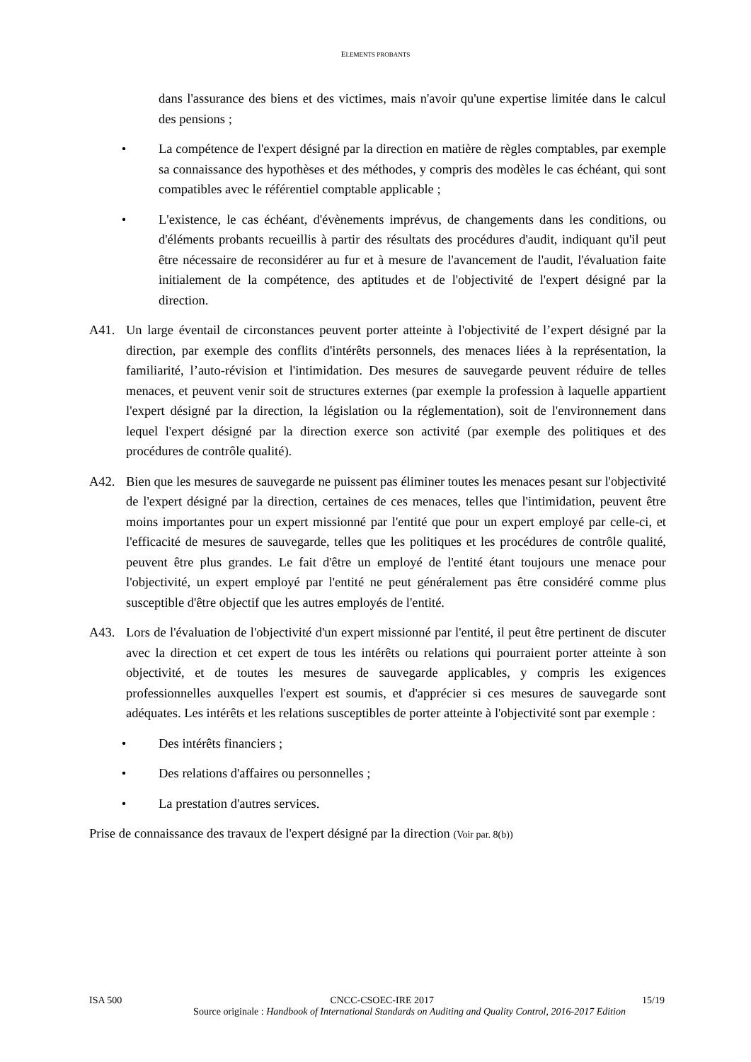ELEMENTS PROBANTS
dans l'assurance des biens et des victimes, mais n'avoir qu'une expertise limitée dans le calcul des pensions ;
• La compétence de l'expert désigné par la direction en matière de règles comptables, par exemple sa connaissance des hypothèses et des méthodes, y compris des modèles le cas échéant, qui sont compatibles avec le référentiel comptable applicable ;
• L'existence, le cas échéant, d'évènements imprévus, de changements dans les conditions, ou d'éléments probants recueillis à partir des résultats des procédures d'audit, indiquant qu'il peut être nécessaire de reconsidérer au fur et à mesure de l'avancement de l'audit, l'évaluation faite initialement de la compétence, des aptitudes et de l'objectivité de l'expert désigné par la direction.
A41. Un large éventail de circonstances peuvent porter atteinte à l'objectivité de l’expert désigné par la direction, par exemple des conflits d'intérêts personnels, des menaces liées à la représentation, la familiarité, l’auto-révision et l'intimidation. Des mesures de sauvegarde peuvent réduire de telles menaces, et peuvent venir soit de structures externes (par exemple la profession à laquelle appartient l'expert désigné par la direction, la législation ou la réglementation), soit de l'environnement dans lequel l'expert désigné par la direction exerce son activité (par exemple des politiques et des procédures de contrôle qualité).
A42. Bien que les mesures de sauvegarde ne puissent pas éliminer toutes les menaces pesant sur l'objectivité de l'expert désigné par la direction, certaines de ces menaces, telles que l'intimidation, peuvent être moins importantes pour un expert missionné par l'entité que pour un expert employé par celle-ci, et l'efficacité de mesures de sauvegarde, telles que les politiques et les procédures de contrôle qualité, peuvent être plus grandes. Le fait d'être un employé de l'entité étant toujours une menace pour l'objectivité, un expert employé par l'entité ne peut généralement pas être considéré comme plus susceptible d'être objectif que les autres employés de l'entité.
A43. Lors de l'évaluation de l'objectivité d'un expert missionné par l'entité, il peut être pertinent de discuter avec la direction et cet expert de tous les intérêts ou relations qui pourraient porter atteinte à son objectivité, et de toutes les mesures de sauvegarde applicables, y compris les exigences professionnelles auxquelles l'expert est soumis, et d'apprécier si ces mesures de sauvegarde sont adéquates. Les intérêts et les relations susceptibles de porter atteinte à l'objectivité sont par exemple :
• Des intérêts financiers ;
• Des relations d'affaires ou personnelles ;
• La prestation d'autres services.
Prise de connaissance des travaux de l'expert désigné par la direction (Voir par. 8(b))
ISA 500 CNCC-CSOEC-IRE 2017 15/19
Source originale : Handbook of International Standards on Auditing and Quality Control, 2016-2017 Edition